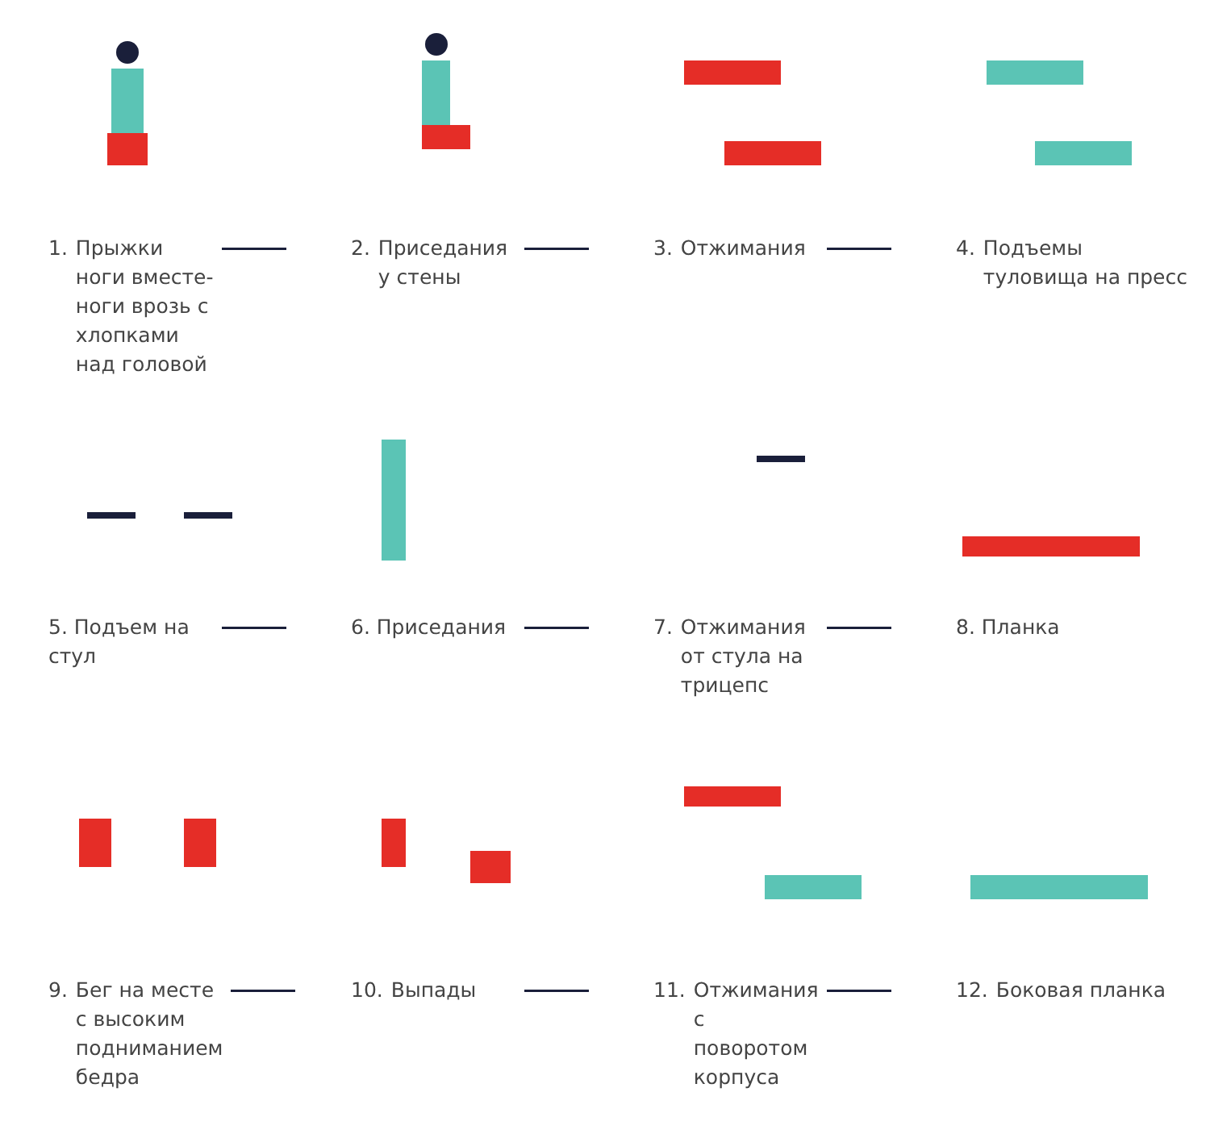1. Прыжки ноги вместе-ноги врозь с хлопками над головой
2. Приседания у стены
3. Отжимания
4. Подъемы туловища на пресс
5. Подъем на стул
6. Приседания
7. Отжимания от стула на трицепс
8. Планка
9. Бег на месте с высоким подниманием бедра
10. Выпады
11. Отжимания с поворотом корпуса
12. Боковая планка